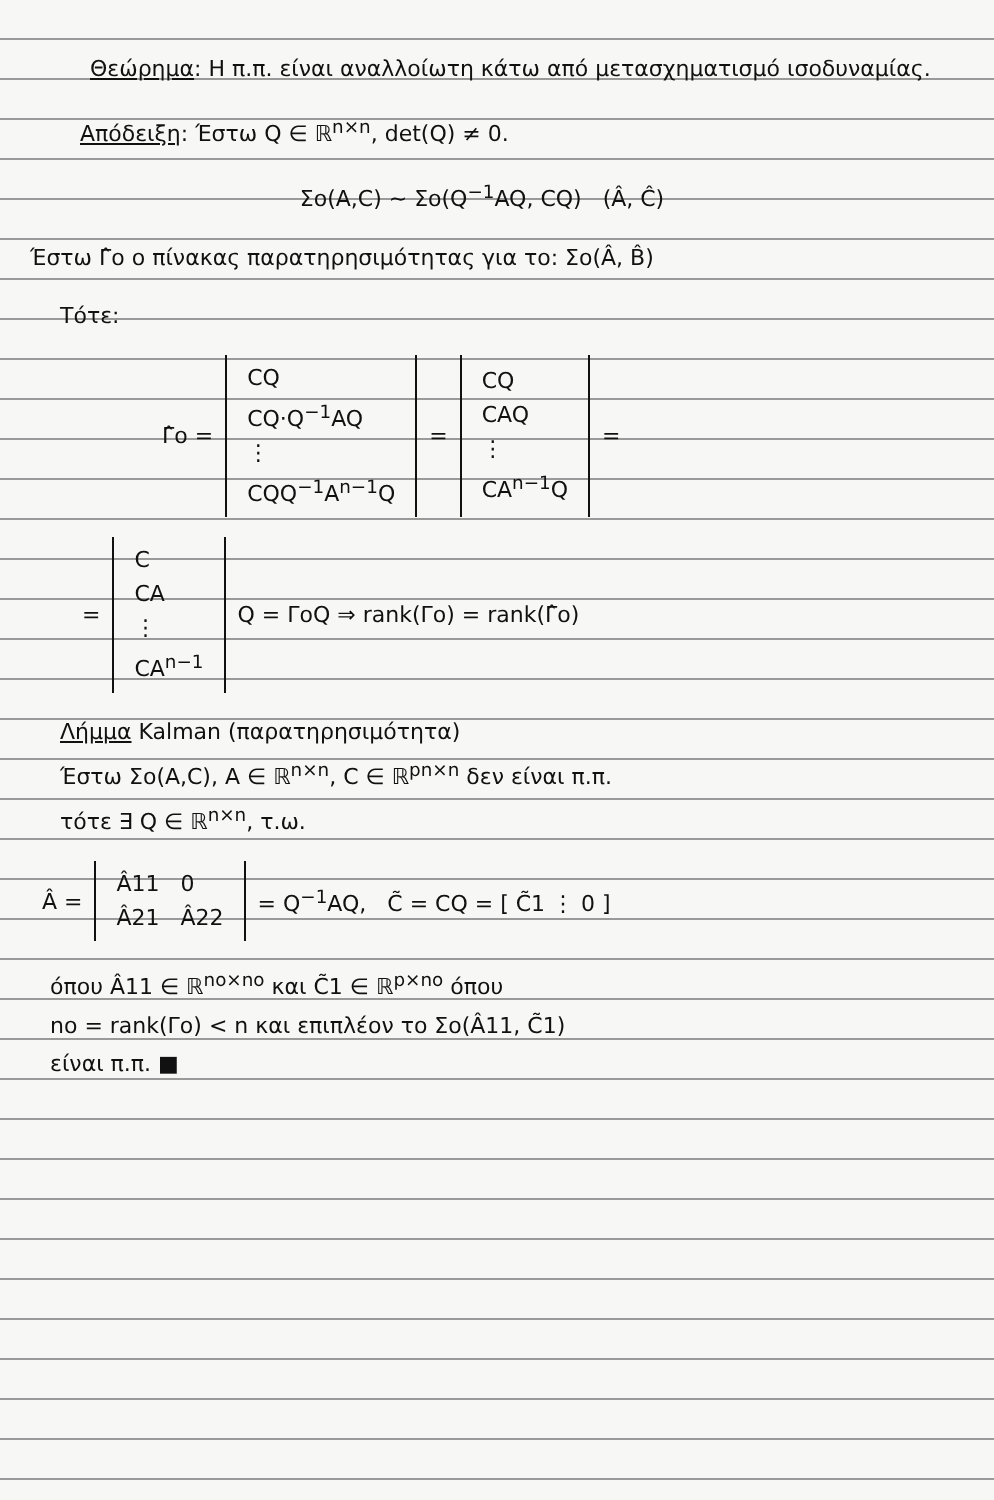Θεώρημα: Η π.π. είναι αναλλοίωτη κάτω από μετασχηματισμό ισοδυναμίας.
Απόδειξη: Έστω Q ∈ ℝ<sup>n×n</sup>, det(Q) ≠ 0.
Σo(A,C) ~ Σo(Q<sup>−1</sup>AQ, CQ) (Â, Ĉ)
Έστω Γ̂o ο πίνακας παρατηρησιμότητας για το: Σo(Â, B̂)
Τότε:
| Γ̂o = | CQ CQ·Q<sup>−1</sup>AQ ⋮ CQQ<sup>−1</sup>A<sup>n−1</sup>Q | = | CQ CAQ ⋮ CA<sup>n−1</sup>Q | = |
| = | C CA ⋮ CA<sup>n−1</sup> | Q = ΓoQ ⇒ rank(Γo) = rank(Γ̂o) |
Λήμμα Kalman (παρατηρησιμότητα)
Έστω Σo(A,C), A ∈ ℝ<sup>n×n</sup>, C ∈ ℝ<sup>pn×n</sup> δεν είναι π.π.
τότε ∃ Q ∈ ℝ<sup>n×n</sup>, τ.ω.
| Â = | Â11 0 Â21 Â22 | = Q<sup>−1</sup>AQ, C̃ = CQ = [ C̃1 ⋮ 0 ] |
όπου Â11 ∈ ℝ<sup>no×no</sup> και C̃1 ∈ ℝ<sup>p×no</sup> όπου
no = rank(Γo) < n και επιπλέον το Σo(Â11, C̃1)
είναι π.π. ■